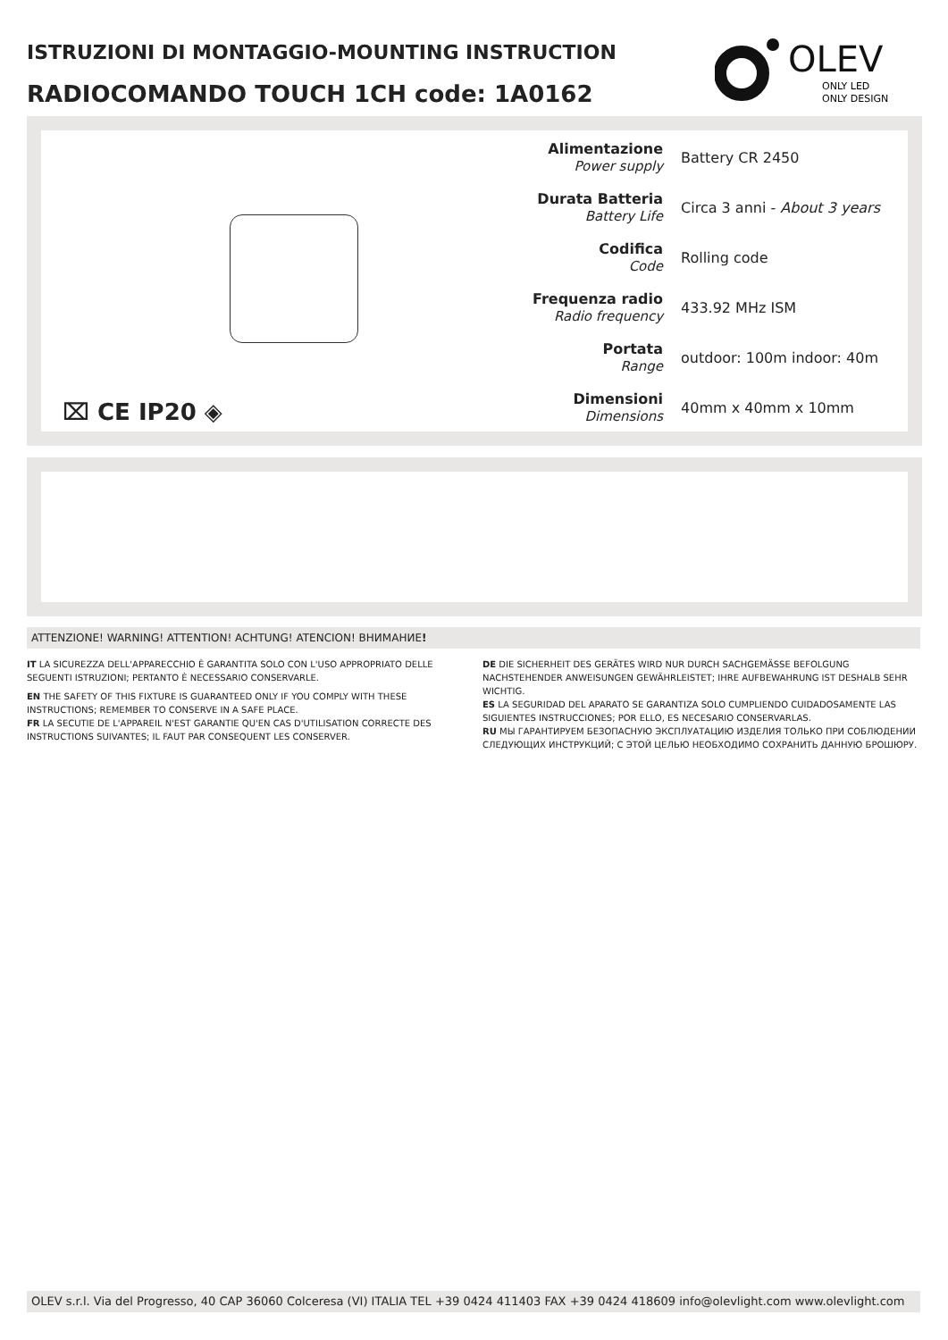ISTRUZIONI DI MONTAGGIO-MOUNTING INSTRUCTION
RADIOCOMANDO TOUCH 1CH code: 1A0162
OLEV
ONLY LED
ONLY DESIGN
⌧ CE IP20 ◈
| Alimentazione Power supply | Battery CR 2450 |
| Durata Batteria Battery Life | Circa 3 anni - About 3 years |
| Codifica Code | Rolling code |
| Frequenza radio Radio frequency | 433.92 MHz ISM |
| Portata Range | outdoor: 100m indoor: 40m |
| Dimensioni Dimensions | 40mm x 40mm x 10mm |
ATTENZIONE! WARNING! ATTENTION! ACHTUNG! ATENCION! ВНИМАНИЕ!
IT LA SICUREZZA DELL'APPARECCHIO È GARANTITA SOLO CON L'USO APPROPRIATO DELLE SEGUENTI ISTRUZIONI; PERTANTO È NECESSARIO CONSERVARLE.
EN THE SAFETY OF THIS FIXTURE IS GUARANTEED ONLY IF YOU COMPLY WITH THESE INSTRUCTIONS; REMEMBER TO CONSERVE IN A SAFE PLACE.
FR LA SECUTIE DE L'APPAREIL N'EST GARANTIE QU'EN CAS D'UTILISATION CORRECTE DES INSTRUCTIONS SUIVANTES; IL FAUT PAR CONSEQUENT LES CONSERVER.
DE DIE SICHERHEIT DES GERÄTES WIRD NUR DURCH SACHGEMÄSSE BEFOLGUNG NACHSTEHENDER ANWEISUNGEN GEWÄHRLEISTET; IHRE AUFBEWAHRUNG IST DESHALB SEHR WICHTIG.
ES LA SEGURIDAD DEL APARATO SE GARANTIZA SOLO CUMPLIENDO CUIDADOSAMENTE LAS SIGUIENTES INSTRUCCIONES; POR ELLO, ES NECESARIO CONSERVARLAS.
RU МЫ ГАРАНТИРУЕМ БЕЗОПАСНУЮ ЭКСПЛУАТАЦИЮ ИЗДЕЛИЯ ТОЛЬКО ПРИ СОБЛЮДЕНИИ СЛЕДУЮЩИХ ИНСТРУКЦИЙ; С ЭТОЙ ЦЕЛЬЮ НЕОБХОДИМО СОХРАНИТЬ ДАННУЮ БРОШЮРУ.
OLEV s.r.l. Via del Progresso, 40 CAP 36060 Colceresa (VI) ITALIA TEL +39 0424 411403 FAX +39 0424 418609 info@olevlight.com www.olevlight.com